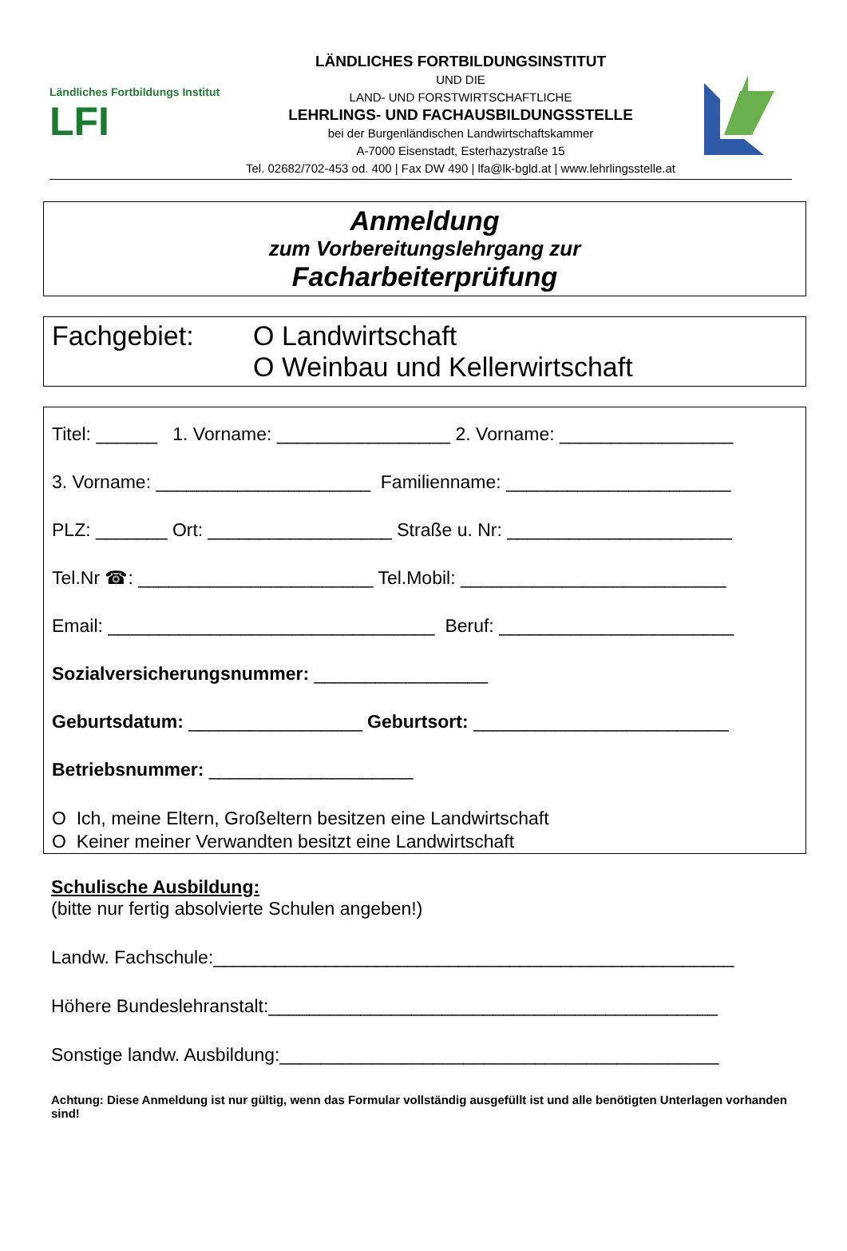Ländliches Fortbildungs Institut LFI
LÄNDLICHES FORTBILDUNGSINSTITUT
UND DIE
LAND- UND FORSTWIRTSCHAFTLICHE
LEHRLINGS- UND FACHAUSBILDUNGSSTELLE
bei der Burgenländischen Landwirtschaftskammer
A-7000 Eisenstadt, Esterhazystraße 15
Tel. 02682/702-453 od. 400 | Fax DW 490 | lfa@lk-bgld.at | www.lehrlingsstelle.at
Anmeldung
zum Vorbereitungslehrgang zur
Facharbeiterprüfung
Fachgebiet: O Landwirtschaft
O Weinbau und Kellerwirtschaft
Titel: ______ 1. Vorname: _________________ 2. Vorname: _________________
3. Vorname: _____________________ Familienname: ______________________
PLZ: _______ Ort: __________________ Straße u. Nr: ______________________
Tel.Nr ☎: _______________________ Tel.Mobil: __________________________
Email: ________________________________ Beruf: _______________________
Sozialversicherungsnummer: _________________
Geburtsdatum: _________________ Geburtsort: _________________________
Betriebsnummer: ____________________
O Ich, meine Eltern, Großeltern besitzen eine Landwirtschaft
O Keiner meiner Verwandten besitzt eine Landwirtschaft
Schulische Ausbildung:
(bitte nur fertig absolvierte Schulen angeben!)
Landw. Fachschule:___________________________________________________
Höhere Bundeslehranstalt:____________________________________________
Sonstige landw. Ausbildung:___________________________________________
Achtung: Diese Anmeldung ist nur gültig, wenn das Formular vollständig ausgefüllt ist und alle benötigten Unterlagen vorhanden sind!